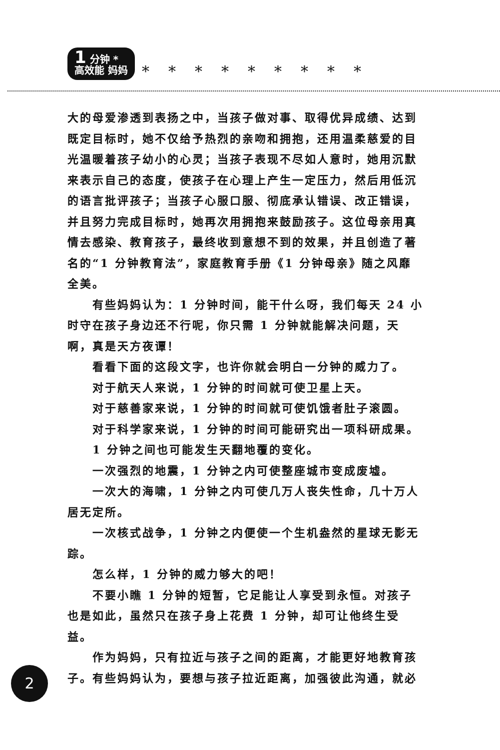1 分钟 *
高效能 妈妈 *********
大的母爱渗透到表扬之中，当孩子做对事、取得优异成绩、达到既定目标时，她不仅给予热烈的亲吻和拥抱，还用温柔慈爱的目光温暖着孩子幼小的心灵；当孩子表现不尽如人意时，她用沉默来表示自己的态度，使孩子在心理上产生一定压力，然后用低沉的语言批评孩子；当孩子心服口服、彻底承认错误、改正错误，并且努力完成目标时，她再次用拥抱来鼓励孩子。这位母亲用真情去感染、教育孩子，最终收到意想不到的效果，并且创造了著名的“1 分钟教育法”，家庭教育手册《1 分钟母亲》随之风靡全美。
有些妈妈认为：1 分钟时间，能干什么呀，我们每天 24 小时守在孩子身边还不行呢，你只需 1 分钟就能解决问题，天啊，真是天方夜谭！
看看下面的这段文字，也许你就会明白一分钟的威力了。
对于航天人来说，1 分钟的时间就可使卫星上天。
对于慈善家来说，1 分钟的时间就可使饥饿者肚子滚圆。
对于科学家来说，1 分钟的时间可能研究出一项科研成果。
1 分钟之间也可能发生天翻地覆的变化。
一次强烈的地震，1 分钟之内可使整座城市变成废墟。
一次大的海啸，1 分钟之内可使几万人丧失性命，几十万人居无定所。
一次核式战争，1 分钟之内便使一个生机盎然的星球无影无踪。
怎么样，1 分钟的威力够大的吧！
不要小瞧 1 分钟的短暂，它足能让人享受到永恒。对孩子也是如此，虽然只在孩子身上花费 1 分钟，却可让他终生受益。
作为妈妈，只有拉近与孩子之间的距离，才能更好地教育孩子。有些妈妈认为，要想与孩子拉近距离，加强彼此沟通，就必
2